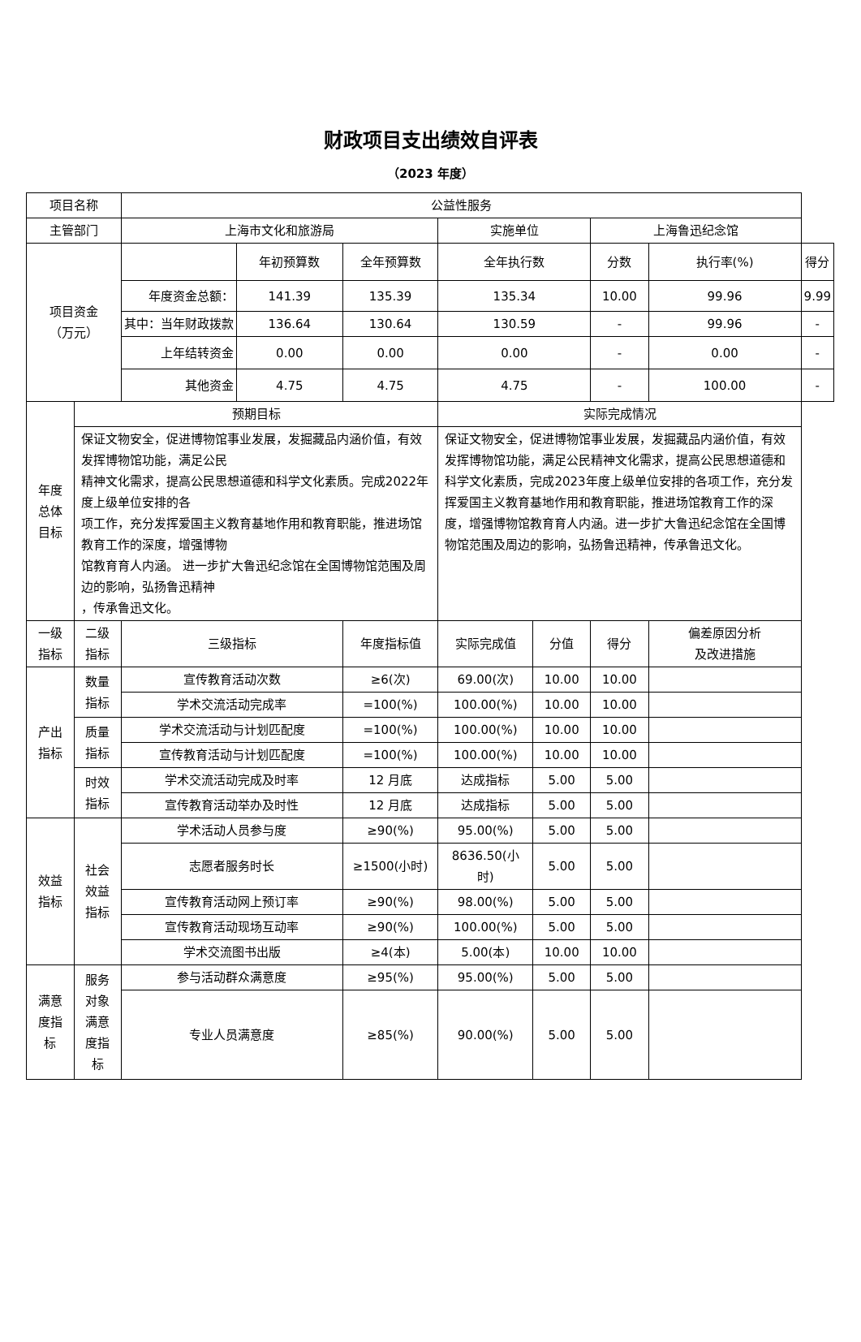财政项目支出绩效自评表
（2023 年度）
| 项目名称 | | 公益性服务 | | | | | | | |
| 主管部门 | | 上海市文化和旅游局 | | | 实施单位 | | 上海鲁迅纪念馆 | | |
| 项目资金 （万元） | | | 年初预算数 | 全年预算数 | 全年执行数 | | 分数 | 执行率(%) | 得分 |
| | | 年度资金总额： | 141.39 | 135.39 | 135.34 | | 10.00 | 99.96 | 9.99 |
| | | 其中：当年财政拨款 | 136.64 | 130.64 | 130.59 | | - | 99.96 | - |
| | | 上年结转资金 | 0.00 | 0.00 | 0.00 | | - | 0.00 | - |
| | | 其他资金 | 4.75 | 4.75 | 4.75 | | - | 100.00 | - |
| 年度 总体 目标 | 预期目标 | | | | 实际完成情况 | | | | |
| | 保证文物安全，促进博物馆事业发展，发掘藏品内涵价值，有效发挥博物馆功能，满足公民 精神文化需求，提高公民思想道德和科学文化素质。完成2022年度上级单位安排的各 项工作，充分发挥爱国主义教育基地作用和教育职能，推进场馆教育工作的深度，增强博物 馆教育育人内涵。 进一步扩大鲁迅纪念馆在全国博物馆范围及周边的影响，弘扬鲁迅精神 ，传承鲁迅文化。 | | | | 保证文物安全，促进博物馆事业发展，发掘藏品内涵价值，有效发挥博物馆功能，满足公民精神文化需求，提高公民思想道德和科学文化素质，完成2023年度上级单位安排的各项工作，充分发挥爱国主义教育基地作用和教育职能，推进场馆教育工作的深度，增强博物馆教育育人内涵。进一步扩大鲁迅纪念馆在全国博物馆范围及周边的影响，弘扬鲁迅精神，传承鲁迅文化。 | | | | |
| 一级 指标 | 二级 指标 | 三级指标 | | 年度指标值 | 实际完成值 | 分值 | 得分 | 偏差原因分析 及改进措施 | |
| 产出 指标 | 数量 指标 | 宣传教育活动次数 | | ≥6(次) | 69.00(次) | 10.00 | 10.00 | | |
| | | 学术交流活动完成率 | | =100(%) | 100.00(%) | 10.00 | 10.00 | | |
| | 质量 指标 | 学术交流活动与计划匹配度 | | =100(%) | 100.00(%) | 10.00 | 10.00 | | |
| | | 宣传教育活动与计划匹配度 | | =100(%) | 100.00(%) | 10.00 | 10.00 | | |
| | 时效 指标 | 学术交流活动完成及时率 | | 12 月底 | 达成指标 | 5.00 | 5.00 | | |
| | | 宣传教育活动举办及时性 | | 12 月底 | 达成指标 | 5.00 | 5.00 | | |
| 效益 指标 | 社会 效益 指标 | 学术活动人员参与度 | | ≥90(%) | 95.00(%) | 5.00 | 5.00 | | |
| | | 志愿者服务时长 | | ≥1500(小时) | 8636.50(小 时) | 5.00 | 5.00 | | |
| | | 宣传教育活动网上预订率 | | ≥90(%) | 98.00(%) | 5.00 | 5.00 | | |
| | | 宣传教育活动现场互动率 | | ≥90(%) | 100.00(%) | 5.00 | 5.00 | | |
| | | 学术交流图书出版 | | ≥4(本) | 5.00(本) | 10.00 | 10.00 | | |
| 满意 度指 标 | 服务 对象 满意 度指 标 | 参与活动群众满意度 | | ≥95(%) | 95.00(%) | 5.00 | 5.00 | | |
| | | 专业人员满意度 | | ≥85(%) | 90.00(%) | 5.00 | 5.00 | | |